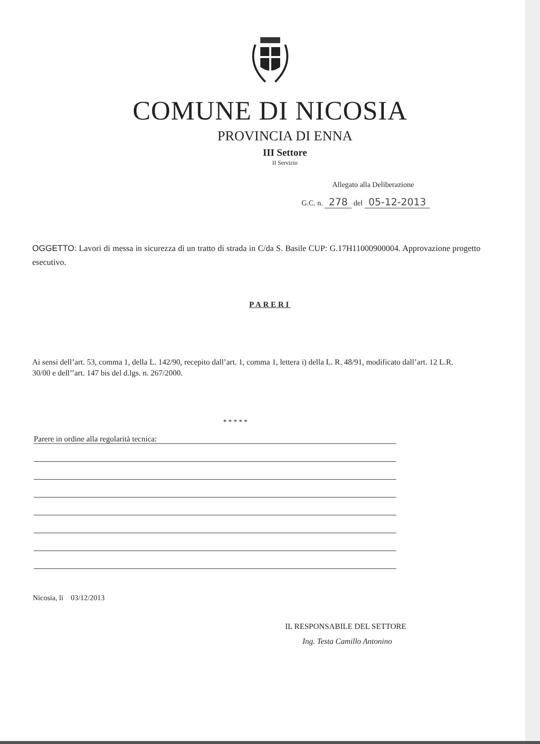COMUNE DI NICOSIA
PROVINCIA DI ENNA
III Settore
II Servizio
Allegato alla Deliberazione
G.C. n. 278 del 05-12-2013
OGGETTO: Lavori di messa in sicurezza di un tratto di strada in C/da S. Basile CUP: G.17H11000900004. Approvazione progetto esecutivo.
PARERI
Ai sensi dell’art. 53, comma 1, della L. 142/90, recepito dall’art. 1, comma 1, lettera i) della L. R. 48/91, modificato dall’art. 12 L.R. 30/00 e dell’’art. 147 bis del d.lgs. n. 267/2000.
* * * * *
Parere in ordine alla regolarità tecnica:
Nicosia, li 03/12/2013
IL RESPONSABILE DEL SETTORE
Ing. Testa Camillo Antonino